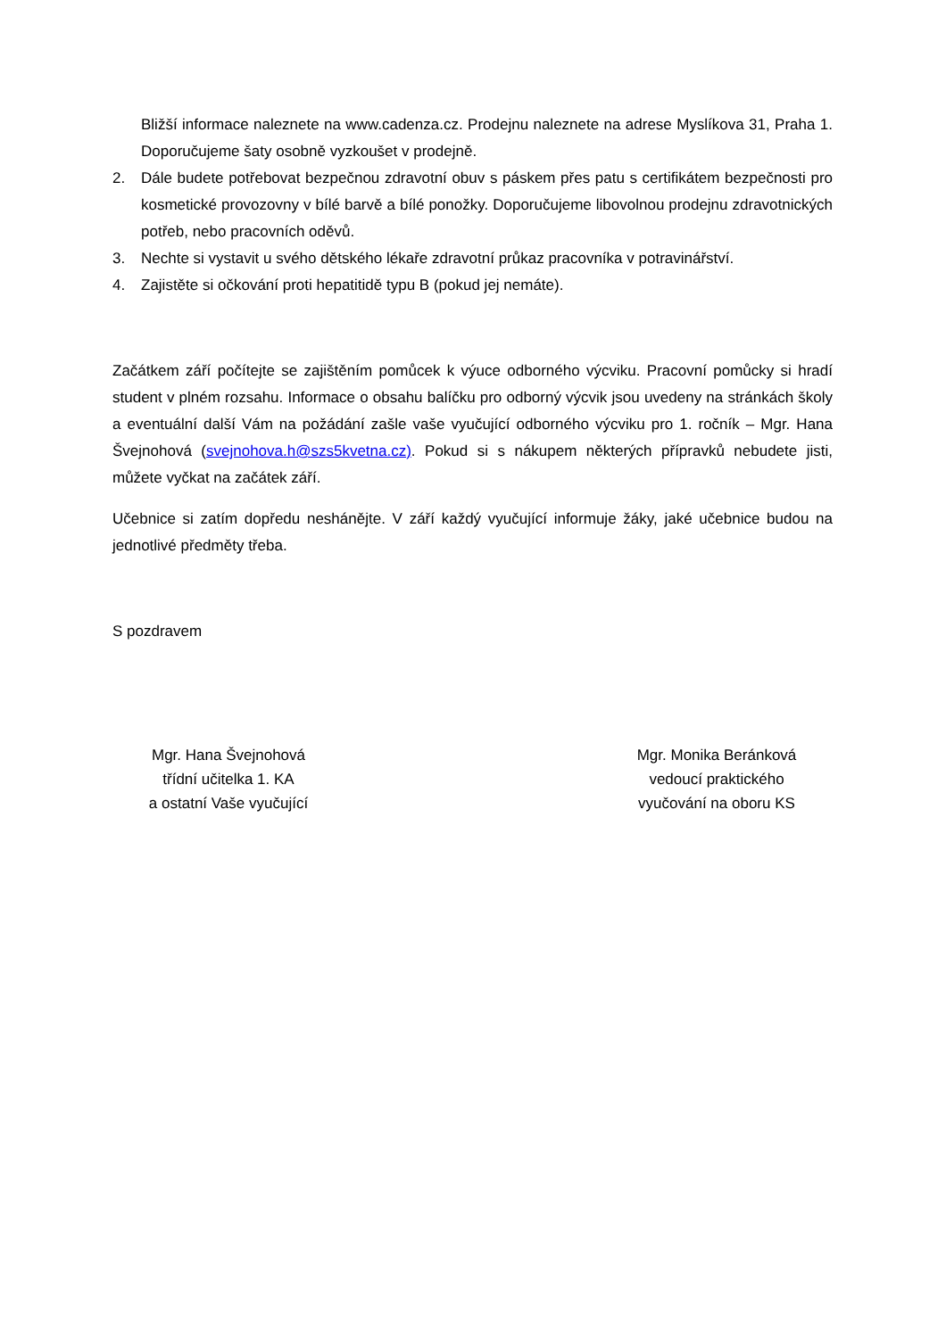Bližší informace naleznete na www.cadenza.cz. Prodejnu naleznete na adrese Myslíkova 31, Praha 1. Doporučujeme šaty osobně vyzkoušet v prodejně.
2. Dále budete potřebovat bezpečnou zdravotní obuv s páskem přes patu s certifikátem bezpečnosti pro kosmetické provozovny v bílé barvě a bílé ponožky. Doporučujeme libovolnou prodejnu zdravotnických potřeb, nebo pracovních oděvů.
3. Nechte si vystavit u svého dětského lékaře zdravotní průkaz pracovníka v potravinářství.
4. Zajistěte si očkování proti hepatitidě typu B (pokud jej nemáte).
Začátkem září počítejte se zajištěním pomůcek k výuce odborného výcviku. Pracovní pomůcky si hradí student v plném rozsahu. Informace o obsahu balíčku pro odborný výcvik jsou uvedeny na stránkách školy a eventuální další Vám na požádání zašle vaše vyučující odborného výcviku pro 1. ročník – Mgr. Hana Švejnohová (svejnohova.h@szs5kvetna.cz). Pokud si s nákupem některých přípravků nebudete jisti, můžete vyčkat na začátek září.
Učebnice si zatím dopředu neshánějte. V září každý vyučující informuje žáky, jaké učebnice budou na jednotlivé předměty třeba.
S pozdravem
Mgr. Hana Švejnohová
třídní učitelka 1. KA
a ostatní Vaše vyučující
Mgr. Monika Beránková
vedoucí praktického
vyučování na oboru KS